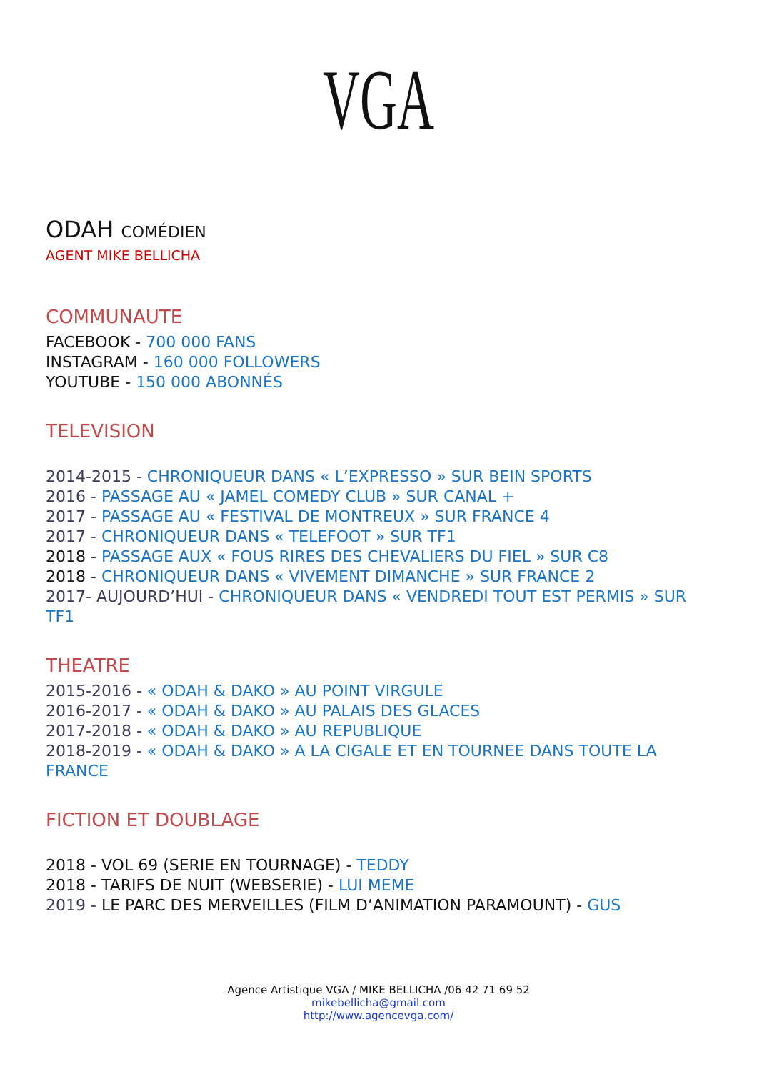VGA
ODAH COMÉDIEN
AGENT MIKE BELLICHA
COMMUNAUTE
FACEBOOK - 700 000 FANS
INSTAGRAM - 160 000 FOLLOWERS
YOUTUBE - 150 000 ABONNÉS
TELEVISION
2014-2015 - CHRONIQUEUR DANS « L’EXPRESSO » SUR BEIN SPORTS
2016 - PASSAGE AU « JAMEL COMEDY CLUB » SUR CANAL +
2017 - PASSAGE AU « FESTIVAL DE MONTREUX » SUR FRANCE 4
2017 - CHRONIQUEUR DANS « TELEFOOT » SUR TF1
2018 - PASSAGE AUX « FOUS RIRES DES CHEVALIERS DU FIEL » SUR C8
2018 - CHRONIQUEUR DANS « VIVEMENT DIMANCHE » SUR FRANCE 2
2017- AUJOURD’HUI - CHRONIQUEUR DANS « VENDREDI TOUT EST PERMIS » SUR TF1
THEATRE
2015-2016 - « ODAH & DAKO » AU POINT VIRGULE
2016-2017 - « ODAH & DAKO » AU PALAIS DES GLACES
2017-2018 - « ODAH & DAKO » AU REPUBLIQUE
2018-2019 - « ODAH & DAKO » A LA CIGALE ET EN TOURNEE DANS TOUTE LA FRANCE
FICTION ET DOUBLAGE
2018 - VOL 69 (SERIE EN TOURNAGE) - TEDDY
2018 - TARIFS DE NUIT (WEBSERIE) - LUI MEME
2019 - LE PARC DES MERVEILLES (FILM D’ANIMATION PARAMOUNT) - GUS
Agence Artistique VGA / MIKE BELLICHA /06 42 71 69 52
mikebellicha@gmail.com
http://www.agencevga.com/